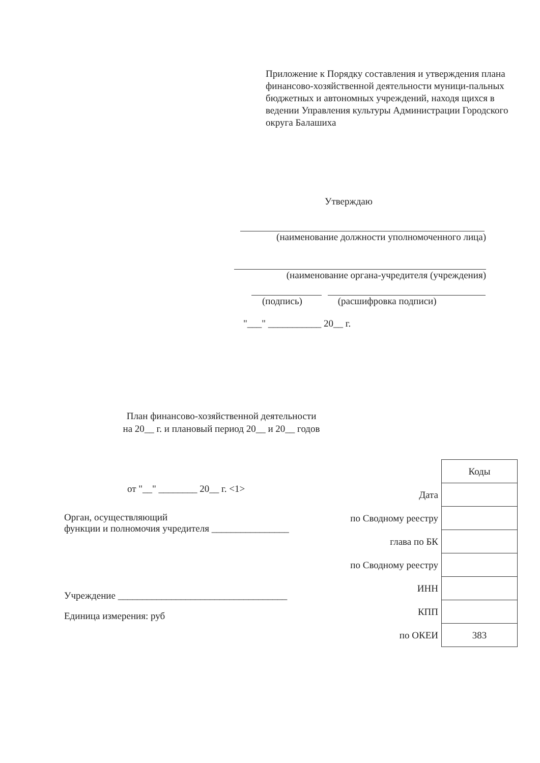Приложение к Порядку составления и утверждения плана финансово-хозяйственной деятельности муници-пальных бюджетных и автономных учреждений, находя щихся в ведении Управления культуры Администрации Городского округа Балашиха
Утверждаю
(наименование должности уполномоченного лица)
(наименование органа-учредителя (учреждения)
(подпись) (расшифровка подписи)
"___" ___________ 20__ г.
План финансово-хозяйственной деятельности
на 20__ г. и плановый период 20__ и 20__ годов
от "__" ________ 20__ г. <1>
Орган, осуществляющий
функции и полномочия учредителя ________________
Учреждение ___________________________________
Единица измерения: руб
| | Коды |
| Дата | |
| по Сводному реестру | |
| глава по БК | |
| по Сводному реестру | |
| ИНН | |
| КПП | |
| по ОКЕИ | 383 |